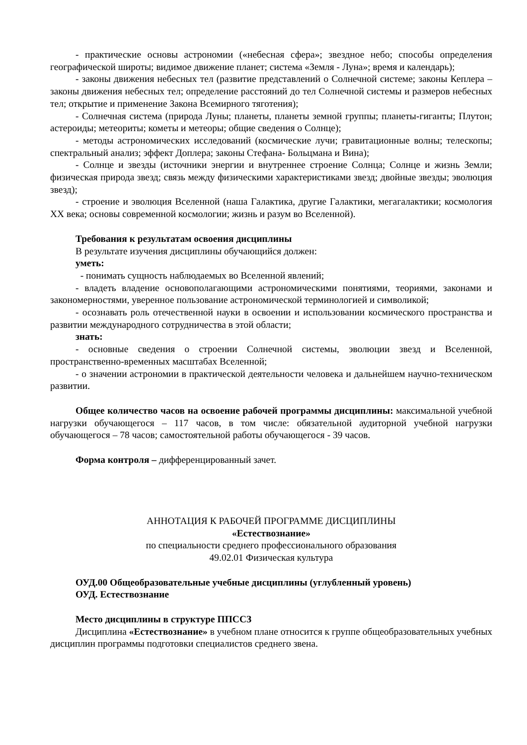- практические основы астрономии («небесная сфера»; звездное небо; способы определения географической широты; видимое движение планет; система «Земля - Луна»; время и календарь);
- законы движения небесных тел (развитие представлений о Солнечной системе; законы Кеплера – законы движения небесных тел; определение расстояний до тел Солнечной системы и размеров небесных тел; открытие и применение Закона Всемирного тяготения);
- Солнечная система (природа Луны; планеты, планеты земной группы; планеты-гиганты; Плутон; астероиды; метеориты; кометы и метеоры; общие сведения о Солнце);
- методы астрономических исследований (космические лучи; гравитационные волны; телескопы; спектральный анализ; эффект Доплера; законы Стефана- Больцмана и Вина);
- Солнце и звезды (источники энергии и внутреннее строение Солнца; Солнце и жизнь Земли; физическая природа звезд; связь между физическими характеристиками звезд; двойные звезды; эволюция звезд);
- строение и эволюция Вселенной (наша Галактика, другие Галактики, мегагалактики; космология XX века; основы современной космологии; жизнь и разум во Вселенной).
Требования к результатам освоения дисциплины
В результате изучения дисциплины обучающийся должен:
уметь:
- понимать сущность наблюдаемых во Вселенной явлений;
- владеть владение основополагающими астрономическими понятиями, теориями, законами и закономерностями, уверенное пользование астрономической терминологией и символикой;
- осознавать роль отечественной науки в освоении и использовании космического пространства и развитии международного сотрудничества в этой области;
знать:
- основные сведения о строении Солнечной системы, эволюции звезд и Вселенной, пространственно-временных масштабах Вселенной;
- о значении астрономии в практической деятельности человека и дальнейшем научно-техническом развитии.
Общее количество часов на освоение рабочей программы дисциплины: максимальной учебной нагрузки обучающегося – 117 часов, в том числе: обязательной аудиторной учебной нагрузки обучающегося – 78 часов; самостоятельной работы обучающегося - 39 часов.
Форма контроля – дифференцированный зачет.
АННОТАЦИЯ К РАБОЧЕЙ ПРОГРАММЕ ДИСЦИПЛИНЫ
«Естествознание»
по специальности среднего профессионального образования
49.02.01 Физическая культура
ОУД.00 Общеобразовательные учебные дисциплины (углубленный уровень)
ОУД. Естествознание
Место дисциплины в структуре ППССЗ
Дисциплина «Естествознание» в учебном плане относится к группе общеобразовательных учебных дисциплин программы подготовки специалистов среднего звена.